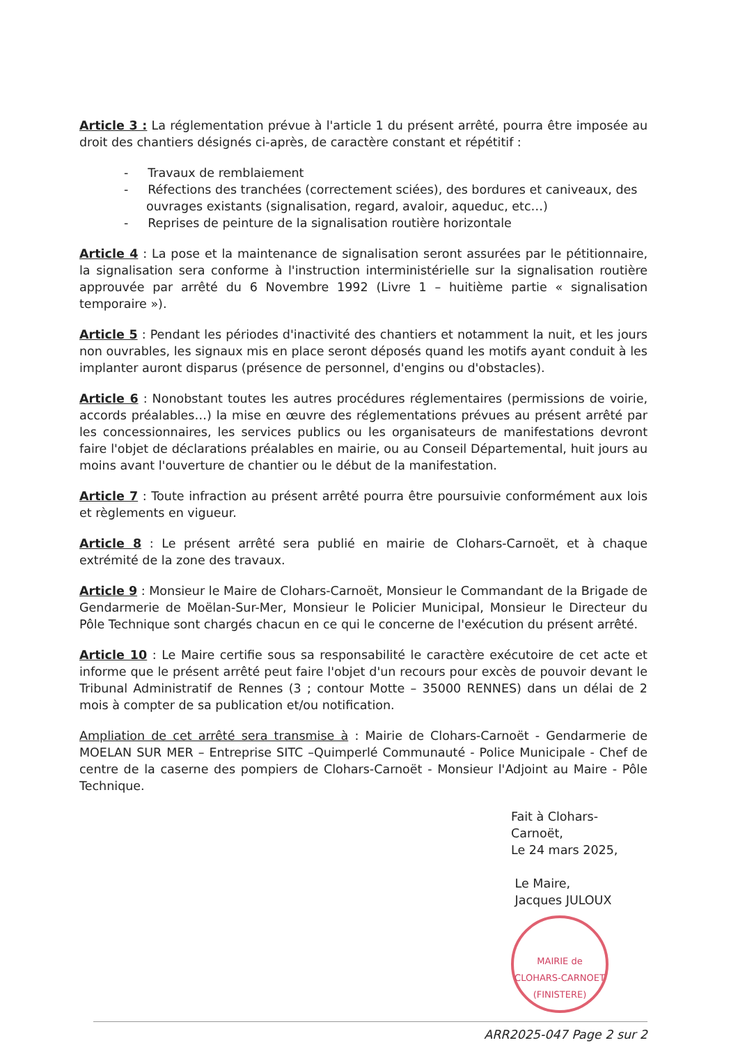Article 3 : La réglementation prévue à l'article 1 du présent arrêté, pourra être imposée au droit des chantiers désignés ci-après, de caractère constant et répétitif :
- Travaux de remblaiement
- Réfections des tranchées (correctement sciées), des bordures et caniveaux, des ouvrages existants (signalisation, regard, avaloir, aqueduc, etc…)
- Reprises de peinture de la signalisation routière horizontale
Article 4 : La pose et la maintenance de signalisation seront assurées par le pétitionnaire, la signalisation sera conforme à l'instruction interministérielle sur la signalisation routière approuvée par arrêté du 6 Novembre 1992 (Livre 1 – huitième partie « signalisation temporaire »).
Article 5 : Pendant les périodes d'inactivité des chantiers et notamment la nuit, et les jours non ouvrables, les signaux mis en place seront déposés quand les motifs ayant conduit à les implanter auront disparus (présence de personnel, d'engins ou d'obstacles).
Article 6 : Nonobstant toutes les autres procédures réglementaires (permissions de voirie, accords préalables…) la mise en œuvre des réglementations prévues au présent arrêté par les concessionnaires, les services publics ou les organisateurs de manifestations devront faire l'objet de déclarations préalables en mairie, ou au Conseil Départemental, huit jours au moins avant l'ouverture de chantier ou le début de la manifestation.
Article 7 : Toute infraction au présent arrêté pourra être poursuivie conformément aux lois et règlements en vigueur.
Article 8 : Le présent arrêté sera publié en mairie de Clohars-Carnoët, et à chaque extrémité de la zone des travaux.
Article 9 : Monsieur le Maire de Clohars-Carnoët, Monsieur le Commandant de la Brigade de Gendarmerie de Moëlan-Sur-Mer, Monsieur le Policier Municipal, Monsieur le Directeur du Pôle Technique sont chargés chacun en ce qui le concerne de l'exécution du présent arrêté.
Article 10 : Le Maire certifie sous sa responsabilité le caractère exécutoire de cet acte et informe que le présent arrêté peut faire l'objet d'un recours pour excès de pouvoir devant le Tribunal Administratif de Rennes (3 ; contour Motte – 35000 RENNES) dans un délai de 2 mois à compter de sa publication et/ou notification.
Ampliation de cet arrêté sera transmise à : Mairie de Clohars-Carnoët - Gendarmerie de MOELAN SUR MER – Entreprise SITC –Quimperlé Communauté - Police Municipale - Chef de centre de la caserne des pompiers de Clohars-Carnoët - Monsieur l'Adjoint au Maire - Pôle Technique.
Fait à Clohars-Carnoët,
Le 24 mars 2025,
Le Maire,
Jacques JULOUX
MAIRIE de CLOHARS-CARNOET (FINISTERE)
ARR2025-047 Page 2 sur 2